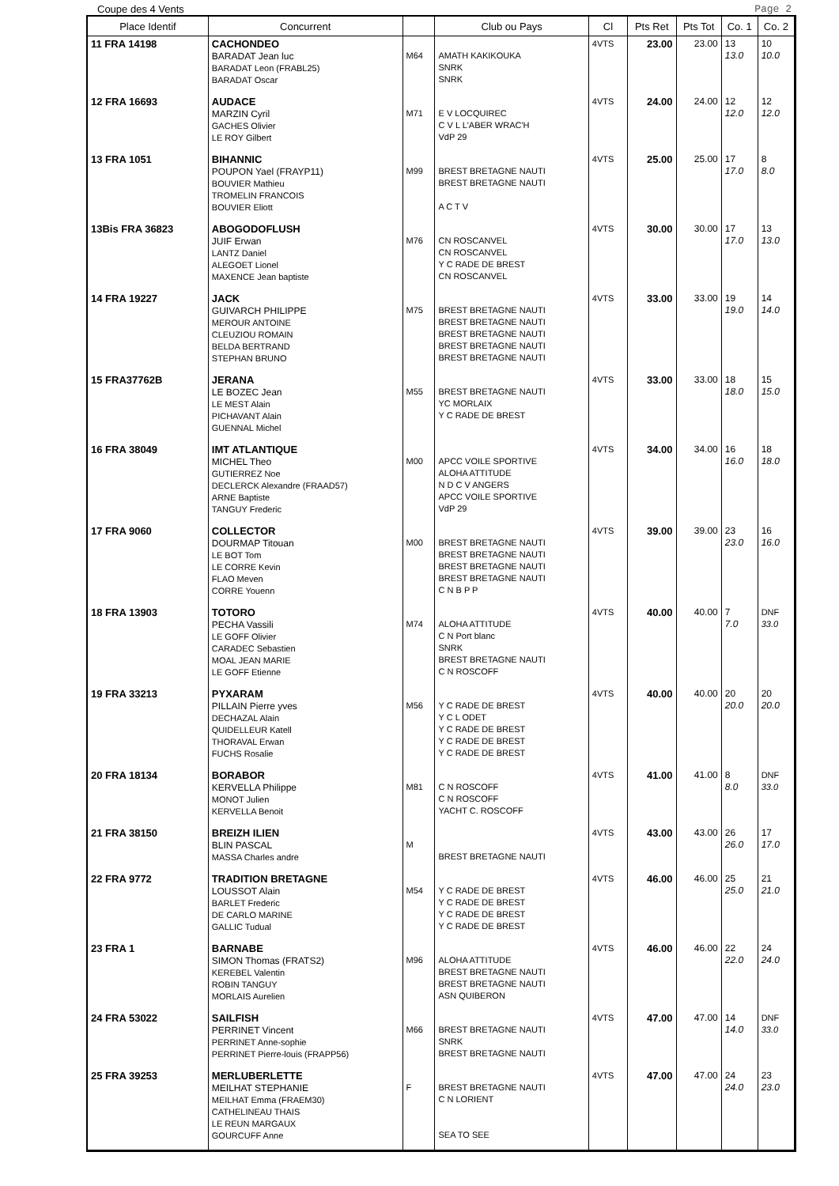Coupe des 4 Vents Page 2
| Place Identif | Concurrent | | Club ou Pays | Cl | Pts Ret | Pts Tot | Co. 1 | Co. 2 |
| --- | --- | --- | --- | --- | --- | --- | --- | --- |
| 11 FRA 14198 | CACHONDEO BARADAT Jean luc BARADAT Leon (FRABL25) BARADAT Oscar | M64 | AMATH KAKIKOUKA SNRK SNRK | 4VTS | 23.00 | 23.00 | 13 13.0 | 10 10.0 |
| 12 FRA 16693 | AUDACE MARZIN Cyril GACHES Olivier LE ROY Gilbert | M71 | E V LOCQUIREC C V L L'ABER WRAC'H VdP 29 | 4VTS | 24.00 | 24.00 | 12 12.0 | 12 12.0 |
| 13 FRA 1051 | BIHANNIC POUPON Yael (FRAYP11) BOUVIER Mathieu TROMELIN FRANCOIS BOUVIER Eliott | M99 | BREST BRETAGNE NAUTI BREST BRETAGNE NAUTI A C T V | 4VTS | 25.00 | 25.00 | 17 17.0 | 8 8.0 |
| 13Bis FRA 36823 | ABOGODOFLUSH JUIF Erwan LANTZ Daniel ALEGOET Lionel MAXENCE Jean baptiste | M76 | CN ROSCANVEL CN ROSCANVEL Y C RADE DE BREST CN ROSCANVEL | 4VTS | 30.00 | 30.00 | 17 17.0 | 13 13.0 |
| 14 FRA 19227 | JACK GUIVARCH PHILIPPE MEROUR ANTOINE CLEUZIOU ROMAIN BELDA BERTRAND STEPHAN BRUNO | M75 | BREST BRETAGNE NAUTI BREST BRETAGNE NAUTI BREST BRETAGNE NAUTI BREST BRETAGNE NAUTI BREST BRETAGNE NAUTI | 4VTS | 33.00 | 33.00 | 19 19.0 | 14 14.0 |
| 15 FRA37762B | JERANA LE BOZEC Jean LE MEST Alain PICHAVANT Alain GUENNAL Michel | M55 | BREST BRETAGNE NAUTI YC MORLAIX Y C RADE DE BREST | 4VTS | 33.00 | 33.00 | 18 18.0 | 15 15.0 |
| 16 FRA 38049 | IMT ATLANTIQUE MICHEL Theo GUTIERREZ Noe DECLERCK Alexandre (FRAAD57) ARNE Baptiste TANGUY Frederic | M00 | APCC VOILE SPORTIVE ALOHA ATTITUDE N D C V ANGERS APCC VOILE SPORTIVE VdP 29 | 4VTS | 34.00 | 34.00 | 16 16.0 | 18 18.0 |
| 17 FRA 9060 | COLLECTOR DOURMAP Titouan LE BOT Tom LE CORRE Kevin FLAO Meven CORRE Youenn | M00 | BREST BRETAGNE NAUTI BREST BRETAGNE NAUTI BREST BRETAGNE NAUTI BREST BRETAGNE NAUTI C N B P P | 4VTS | 39.00 | 39.00 | 23 23.0 | 16 16.0 |
| 18 FRA 13903 | TOTORO PECHA Vassili LE GOFF Olivier CARADEC Sebastien MOAL JEAN MARIE LE GOFF Etienne | M74 | ALOHA ATTITUDE C N Port blanc SNRK BREST BRETAGNE NAUTI C N ROSCOFF | 4VTS | 40.00 | 40.00 | 7 7.0 | DNF 33.0 |
| 19 FRA 33213 | PYXARAM PILLAIN Pierre yves DECHAZAL Alain QUIDELLEUR Katell THORAVAL Erwan FUCHS Rosalie | M56 | Y C RADE DE BREST Y C L ODET Y C RADE DE BREST Y C RADE DE BREST Y C RADE DE BREST | 4VTS | 40.00 | 40.00 | 20 20.0 | 20 20.0 |
| 20 FRA 18134 | BORABOR KERVELLA Philippe MONOT Julien KERVELLA Benoit | M81 | C N ROSCOFF C N ROSCOFF YACHT C. ROSCOFF | 4VTS | 41.00 | 41.00 | 8 8.0 | DNF 33.0 |
| 21 FRA 38150 | BREIZH ILIEN BLIN PASCAL MASSA Charles andre | M | BREST BRETAGNE NAUTI | 4VTS | 43.00 | 43.00 | 26 26.0 | 17 17.0 |
| 22 FRA 9772 | TRADITION BRETAGNE LOUSSOT Alain BARLET Frederic DE CARLO MARINE GALLIC Tudual | M54 | Y C RADE DE BREST Y C RADE DE BREST Y C RADE DE BREST Y C RADE DE BREST | 4VTS | 46.00 | 46.00 | 25 25.0 | 21 21.0 |
| 23 FRA 1 | BARNABE SIMON Thomas (FRATS2) KEREBEL Valentin ROBIN TANGUY MORLAIS Aurelien | M96 | ALOHA ATTITUDE BREST BRETAGNE NAUTI BREST BRETAGNE NAUTI ASN QUIBERON | 4VTS | 46.00 | 46.00 | 22 22.0 | 24 24.0 |
| 24 FRA 53022 | SAILFISH PERRINET Vincent PERRINET Anne-sophie PERRINET Pierre-louis (FRAPP56) | M66 | BREST BRETAGNE NAUTI SNRK BREST BRETAGNE NAUTI | 4VTS | 47.00 | 47.00 | 14 14.0 | DNF 33.0 |
| 25 FRA 39253 | MERLUBERLETTE MEILHAT STEPHANIE MEILHAT Emma (FRAEM30) CATHELINEAU THAIS LE REUN MARGAUX GOURCUFF Anne | F | BREST BRETAGNE NAUTI C N LORIENT SEA TO SEE | 4VTS | 47.00 | 47.00 | 24 24.0 | 23 23.0 |